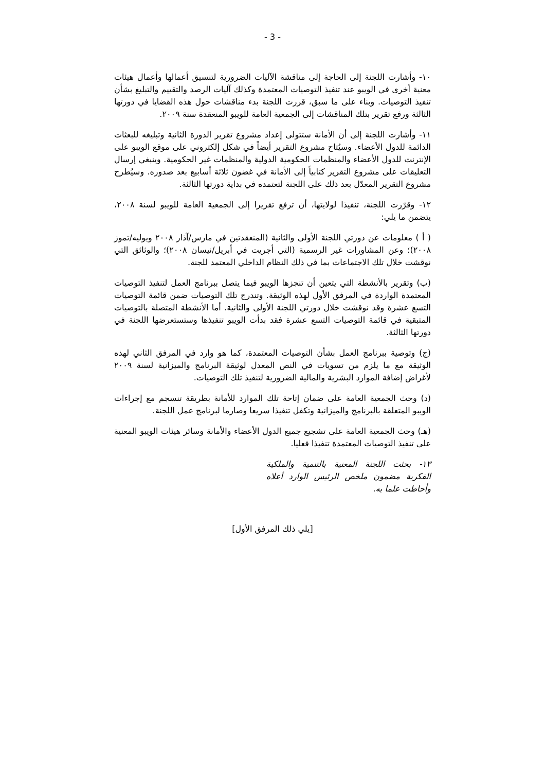- 3 -
١٠- وأشارت اللجنة إلى الحاجة إلى مناقشة الآليات الضرورية لتنسيق أعمالها وأعمال هيئات معنية أخرى في الويبو عند تنفيذ التوصيات المعتمدة وكذلك آليات الرصد والتقييم والتبليغ بشأن تنفيذ التوصيات. وبناء على ما سبق، قررت اللجنة بدء مناقشات حول هذه القضايا في دورتها الثالثة ورفع تقرير بتلك المناقشات إلى الجمعية العامة للويبو المنعقدة سنة ٢٠٠٩.
١١- وأشارت اللجنة إلى أن الأمانة ستتولى إعداد مشروع تقرير الدورة الثانية وتبليغه للبعثات الدائمة للدول الأعضاء. وسيُتاح مشروع التقرير أيضاً في شكل إلكتروني على موقع الويبو على الإنترنت للدول الأعضاء والمنظمات الحكومية الدولية والمنظمات غير الحكومية. وينبغي إرسال التعليقات على مشروع التقرير كتابياً إلى الأمانة في غضون ثلاثة أسابيع بعد صدوره. وسيُطرح مشروع التقرير المعدّل بعد ذلك على اللجنة لتعتمده في بداية دورتها الثالثة.
١٢- وقرّرت اللجنة، تنفيذا لولايتها، أن ترفع تقريرا إلى الجمعية العامة للويبو لسنة ٢٠٠٨، يتضمن ما يلي:
( أ ) معلومات عن دورتي اللجنة الأولى والثانية (المنعقدتين في مارس/آذار ٢٠٠٨ ويوليه/تموز ٢٠٠٨)؛ وعن المشاورات غير الرسمية (التي أجريت في أبريل/نيسان ٢٠٠٨)؛ والوثائق التي نوقشت خلال تلك الاجتماعات بما في ذلك النظام الداخلي المعتمد للجنة.
(ب) وتقرير بالأنشطة التي يتعين أن تنجزها الويبو فيما يتصل ببرنامج العمل لتنفيذ التوصيات المعتمدة الواردة في المرفق الأول لهذه الوثيقة. وتندرج تلك التوصيات ضمن قائمة التوصيات التسع عشرة وقد نوقشت خلال دورتي اللجنة الأولى والثانية. أما الأنشطة المتصلة بالتوصيات المتبقية في قائمة التوصيات التسع عشرة فقد بدأت الويبو تنفيذها وستستعرضها اللجنة في دورتها الثالثة.
(ج) وتوصية ببرنامج العمل بشأن التوصيات المعتمدة، كما هو وارد في المرفق الثاني لهذه الوثيقة مع ما يلزم من تسويات في النص المعدل لوثيقة البرنامج والميزانية لسنة ٢٠٠٩ لأغراض إضافة الموارد البشرية والمالية الضرورية لتنفيذ تلك التوصيات.
(د) وحث الجمعية العامة على ضمان إتاحة تلك الموارد للأمانة بطريقة تنسجم مع إجراءات الويبو المتعلقة بالبرنامج والميزانية وتكفل تنفيذا سريعا وصارما لبرنامج عمل اللجنة.
(هـ) وحث الجمعية العامة على تشجيع جميع الدول الأعضاء والأمانة وسائر هيئات الويبو المعنية على تنفيذ التوصيات المعتمدة تنفيذا فعليا.
١٣- بحثت اللجنة المعنية بالتنمية والملكية الفكرية مضمون ملخص الرئيس الوارد أعلاه وأحاطت علما به.
[يلي ذلك المرفق الأول]